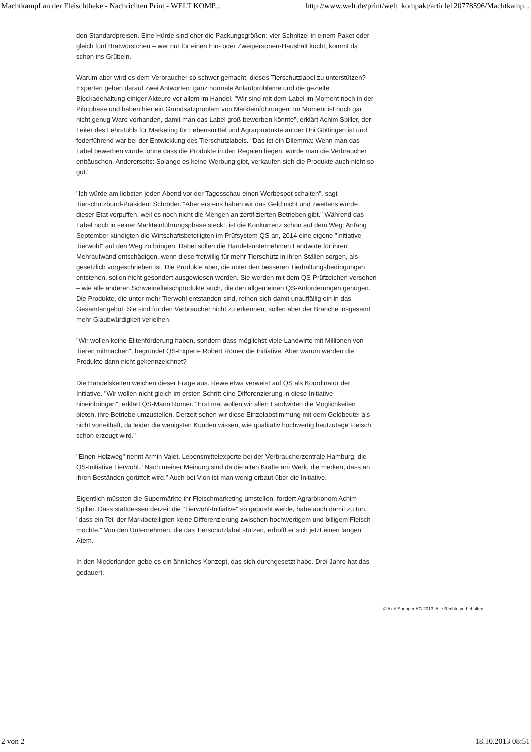Machtkampf an der Fleischtheke - Nachrichten Print - WELT KOMP... http://www.welt.de/print/welt_kompakt/article120778596/Machtkamp...
den Standardpreisen. Eine Hürde sind eher die Packungsgrößen: vier Schnitzel in einem Paket oder gleich fünf Bratwürstchen – wer nur für einen Ein- oder Zweipersonen-Haushalt kocht, kommt da schon ins Grübeln.
Warum aber wird es dem Verbraucher so schwer gemacht, dieses Tierschutzlabel zu unterstützen? Experten geben darauf zwei Antworten: ganz normale Anlaufprobleme und die gezielte Blockadehaltung einiger Akteure vor allem im Handel. "Wir sind mit dem Label im Moment noch in der Pilotphase und haben hier ein Grundsatzproblem von Markteinführungen: Im Moment ist noch gar nicht genug Ware vorhanden, damit man das Label groß bewerben könnte", erklärt Achim Spiller, der Leiter des Lehrstuhls für Marketing für Lebensmittel und Agrarprodukte an der Uni Göttingen ist und federführend war bei der Entwicklung des Tierschutzlabels. "Das ist ein Dilemma: Wenn man das Label bewerben würde, ohne dass die Produkte in den Regalen liegen, würde man die Verbraucher enttäuschen. Andererseits: Solange es keine Werbung gibt, verkaufen sich die Produkte auch nicht so gut."
"Ich würde am liebsten jeden Abend vor der Tagesschau einen Werbespot schalten", sagt Tierschutzbund-Präsident Schröder. "Aber erstens haben wir das Geld nicht und zweitens würde dieser Etat verpuffen, weil es noch nicht die Mengen an zertifizierten Betrieben gibt." Während das Label noch in seiner Markteinführungsphase steckt, ist die Konkurrenz schon auf dem Weg: Anfang September kündigten die Wirtschaftsbeteiligten im Prüfsystem QS an, 2014 eine eigene "Initiative Tierwohl" auf den Weg zu bringen. Dabei sollen die Handelsunternehmen Landwirte für ihren Mehraufwand entschädigen, wenn diese freiwillig für mehr Tierschutz in ihren Ställen sorgen, als gesetzlich vorgeschrieben ist. Die Produkte aber, die unter den besseren Tierhaltungsbedingungen entstehen, sollen nicht gesondert ausgewiesen werden. Sie werden mit dem QS-Prüfzeichen versehen – wie alle anderen Schweinefleischprodukte auch, die den allgemeinen QS-Anforderungen genügen. Die Produkte, die unter mehr Tierwohl entstanden sind, reihen sich damit unauffällig ein in das Gesamtangebot. Sie sind für den Verbraucher nicht zu erkennen, sollen aber der Branche insgesamt mehr Glaubwürdigkeit verleihen.
"Wir wollen keine Elitenförderung haben, sondern dass möglichst viele Landwirte mit Millionen von Tieren mitmachen", begründet QS-Experte Robert Römer die Initiative. Aber warum werden die Produkte dann nicht gekennzeichnet?
Die Handelsketten weichen dieser Frage aus. Rewe etwa verweist auf QS als Koordinator der Initiative. "Wir wollen nicht gleich im ersten Schritt eine Differenzierung in diese Initiative hineinbringen", erklärt QS-Mann Römer. "Erst mal wollen wir allen Landwirten die Möglichkeiten bieten, ihre Betriebe umzustellen. Derzeit sehen wir diese Einzelabstimmung mit dem Geldbeutel als nicht vorteilhaft, da leider die wenigsten Kunden wissen, wie qualitativ hochwertig heutzutage Fleisch schon erzeugt wird."
"Einen Holzweg" nennt Armin Valet, Lebensmittelexperte bei der Verbraucherzentrale Hamburg, die QS-Initiative Tierwohl. "Nach meiner Meinung sind da die alten Kräfte am Werk, die merken, dass an ihren Beständen gerüttelt wird." Auch bei Vion ist man wenig erbaut über die Initiative.
Eigentlich müssten die Supermärkte ihr Fleischmarketing umstellen, fordert Agrarökonom Achim Spiller. Dass stattdessen derzeit die "Tierwohl-Initiative" so gepusht werde, habe auch damit zu tun, "dass ein Teil der Marktbeteiligten keine Differenzierung zwischen hochwertigem und billigem Fleisch möchte." Von den Unternehmen, die das Tierschutzlabel stützen, erhofft er sich jetzt einen langen Atem.
In den Niederlanden gebe es ein ähnliches Konzept, das sich durchgesetzt habe. Drei Jahre hat das gedauert.
© Axel Springer AG 2013. Alle Rechte vorbehalten
2 von 2 18.10.2013 08:51